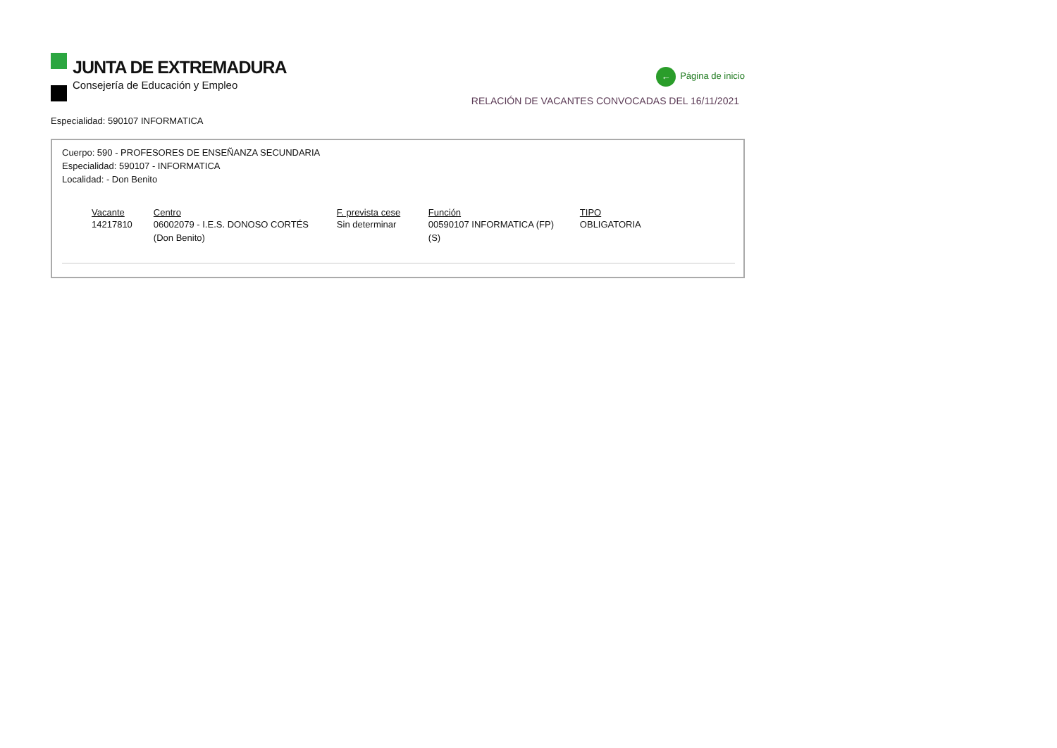JUNTA DE EXTREMADURA
Consejería de Educación y Empleo
← Página de inicio
RELACIÓN DE VACANTES CONVOCADAS DEL 16/11/2021
Especialidad: 590107 INFORMATICA
Cuerpo: 590 - PROFESORES DE ENSEÑANZA SECUNDARIA
Especialidad: 590107 - INFORMATICA
Localidad: - Don Benito
| Vacante | Centro | F. prevista cese | Función | TIPO |
| --- | --- | --- | --- | --- |
| 14217810 | 06002079 - I.E.S. DONOSO CORTÉS (Don Benito) | Sin determinar | 00590107 INFORMATICA (FP)(S) | OBLIGATORIA |